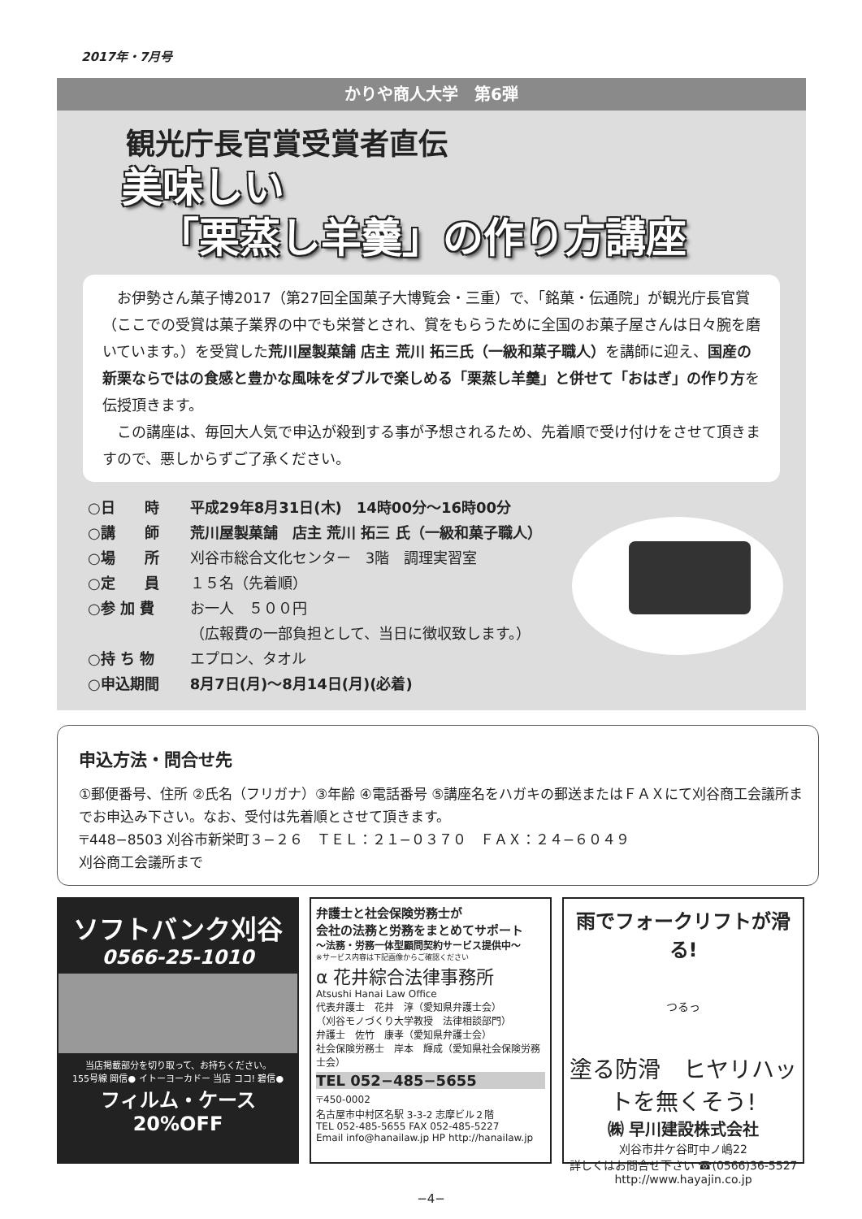2017年・7月号
かりや商人大学　第6弾
観光庁長官賞受賞者直伝
美味しい
「栗蒸し羊羹」の作り方講座
　お伊勢さん菓子博2017（第27回全国菓子大博覧会・三重）で、「銘菓・伝通院」が観光庁長官賞（ここでの受賞は菓子業界の中でも栄誉とされ、賞をもらうために全国のお菓子屋さんは日々腕を磨いています。）を受賞した荒川屋製菓舗 店主 荒川 拓三氏（一級和菓子職人）を講師に迎え、国産の新栗ならではの食感と豊かな風味をダブルで楽しめる「栗蒸し羊羹」と併せて「おはぎ」の作り方を伝授頂きます。
　この講座は、毎回大人気で申込が殺到する事が予想されるため、先着順で受け付けをさせて頂きますので、悪しからずご了承ください。
○日　　時 平成29年8月31日(木)　14時00分〜16時00分
○講　　師 荒川屋製菓舗　店主 荒川 拓三 氏（一級和菓子職人）
○場　　所 刈谷市総合文化センター　3階　調理実習室
○定　　員 １５名（先着順）
○参 加 費 お一人　５００円
（広報費の一部負担として、当日に徴収致します。）
○持 ち 物 エプロン、タオル
○申込期間 8月7日(月)〜8月14日(月)(必着)
申込方法・問合せ先
①郵便番号、住所 ②氏名（フリガナ）③年齢 ④電話番号 ⑤講座名をハガキの郵送またはＦＡＸにて刈谷商工会議所までお申込み下さい。なお、受付は先着順とさせて頂きます。
〒448−8503 刈谷市新栄町３−２６　ＴＥＬ：２１−０３７０　ＦＡＸ：２４−６０４９
刈谷商工会議所まで
ソフトバンク刈谷
0566-25-1010
当店掲載部分を切り取って、お持ちください。
155号線 岡信● イトーヨーカドー 当店 ココ! 碧信●
フィルム・ケース
20%OFF
弁護士と社会保険労務士が
会社の法務と労務をまとめてサポート
〜法務・労務一体型顧問契約サービス提供中〜
※サービス内容は下記画像からご確認ください
α 花井綜合法律事務所
Atsushi Hanai Law Office
代表弁護士　花井　淳（愛知県弁護士会）
（刈谷モノづくり大学教授　法律相談部門）
弁護士　佐竹　康孝（愛知県弁護士会）
社会保険労務士　岸本　輝成（愛知県社会保険労務士会）
TEL 052−485−5655
〒450-0002
名古屋市中村区名駅 3-3-2 志摩ビル２階
TEL 052-485-5655 FAX 052-485-5227
Email info@hanailaw.jp HP http://hanailaw.jp
雨でフォークリフトが滑る!
つるっ
塗る防滑　ヒヤリハットを無くそう!
㈱ 早川建設株式会社
刈谷市井ケ谷町中ノ嶋22
詳しくはお問合せ下さい ☎(0566)36-5527
http://www.hayajin.co.jp
−4−